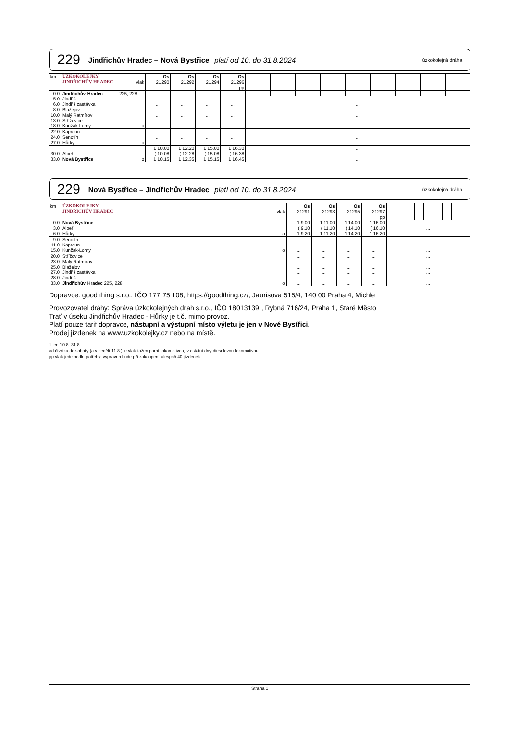229 Jindřichův Hradec – Nová Bystřice platí od 10. do 31.8.2024 úzkokolejná dráha
| km | ÚZKOKOLEJKY JINDŘICHŮV HRADEC vlak | | Os 21290 | Os 21292 | Os 21294 | Os 21296 pp | | | | | | | | | |
| --- | --- | --- | --- | --- | --- | --- | --- | --- | --- | --- | --- | --- | --- | --- | --- |
| 0.0 | Jindřichův Hradec | 225, 228 | ... | ... | ... | ... | ... | ... | ... | ... | ... | ... | ... | ... | ... |
| 5.0 | Jindřiš | | ... | ... | ... | ... | ... | | | | | | | | |
| 6.0 | Jindřiš zastávka | | ... | ... | ... | ... | ... | | | | | | | | |
| 8.0 | Blažejov | | ... | ... | ... | ... | ... | | | | | | | | |
| 10.0 | Malý Ratmírov | | ... | ... | ... | ... | ... | | | | | | | | |
| 13.0 | Střížovice | | ... | ... | ... | ... | ... | | | | | | | | |
| 18.0 | Kunžak-Lomy | o | ... | ... | ... | ... | ... | | | | | | | | |
| 22.0 | Kaproun | | ... | ... | ... | ... | ... | | | | | | | | |
| 24.0 | Senotín | | ... | ... | ... | ... | ... | | | | | | | | |
| 27.0 | Hůrky | o | ... | ... | ... | ... | ... | | | | | | | | |
| | | | 1 10.00 | 1 12.20 | 1 15.00 | 1 16.30 | ... | | | | | | | | |
| 30.0 | Albeř | | ( 10.08 | ( 12.28 | ( 15.08 | ( 16.38 | ... | | | | | | | | |
| 33.0 | Nová Bystřice | o | 1 10.15 | 1 12.35 | 1 15.15 | 1 16.45 | ... | | | | | | | | |
229 Nová Bystřice – Jindřichův Hradec platí od 10. do 31.8.2024 úzkokolejná dráha
| km | ÚZKOKOLEJKY JINDŘICHŮV HRADEC vlak | | Os 21291 | Os 21293 | Os 21295 | Os 21297 pp | | | | | | | | | |
| --- | --- | --- | --- | --- | --- | --- | --- | --- | --- | --- | --- | --- | --- | --- | --- |
| 0.0 | Nová Bystřice | | 1 9.00 | 1 11.00 | 1 14.00 | 1 16.00 | ... | | | | | | | | |
| 3.0 | Albeř | | ( 9.10 | ( 11.10 | ( 14.10 | ( 16.10 | ... | | | | | | | | |
| 6.0 | Hůrky | o | 1 9.20 | 1 11.20 | 1 14.20 | 1 16.20 | ... | | | | | | | | |
| 9.0 | Senotín | | ... | ... | ... | ... | ... | | | | | | | | |
| 11.0 | Kaproun | | ... | ... | ... | ... | ... | | | | | | | | |
| 15.0 | Kunžak-Lomy | o | ... | ... | ... | ... | ... | | | | | | | | |
| 20.0 | Střížovice | | ... | ... | ... | ... | ... | | | | | | | | |
| 23.0 | Malý Ratmírov | | ... | ... | ... | ... | ... | | | | | | | | |
| 25.0 | Blažejov | | ... | ... | ... | ... | ... | | | | | | | | |
| 27.0 | Jindřiš zastávka | | ... | ... | ... | ... | ... | | | | | | | | |
| 28.0 | Jindřiš | | ... | ... | ... | ... | ... | | | | | | | | |
| 33.0 | Jindřichův Hradec 225, 228 | o | ... | ... | ... | ... | ... | | | | | | | | |
Dopravce: good thing s.r.o., IČO 177 75 108, https://goodthing.cz/, Jaurisova 515/4, 140 00 Praha 4, Michle
Provozovatel dráhy: Správa úzkokolejných drah s.r.o., IČO 18013139 , Rybná 716/24, Praha 1, Staré Město
Trať v úseku Jindřichův Hradec - Hůrky je t.č. mimo provoz.
Platí pouze tarif dopravce, nástupní a výstupní místo výletu je jen v Nové Bystřici.
Prodej jízdenek na www.uzkokolejky.cz nebo na místě.
1 jen 10.8.-31.8.
od čtvrtka do soboty (a v neděli 11.8.) je vlak tažen parní lokomotivou, v ostatní dny dieselovou lokomotivou
pp vlak jede podle potřeby; vypraven bude při zakoupení alespoň 40 jízdenek
Strana 1